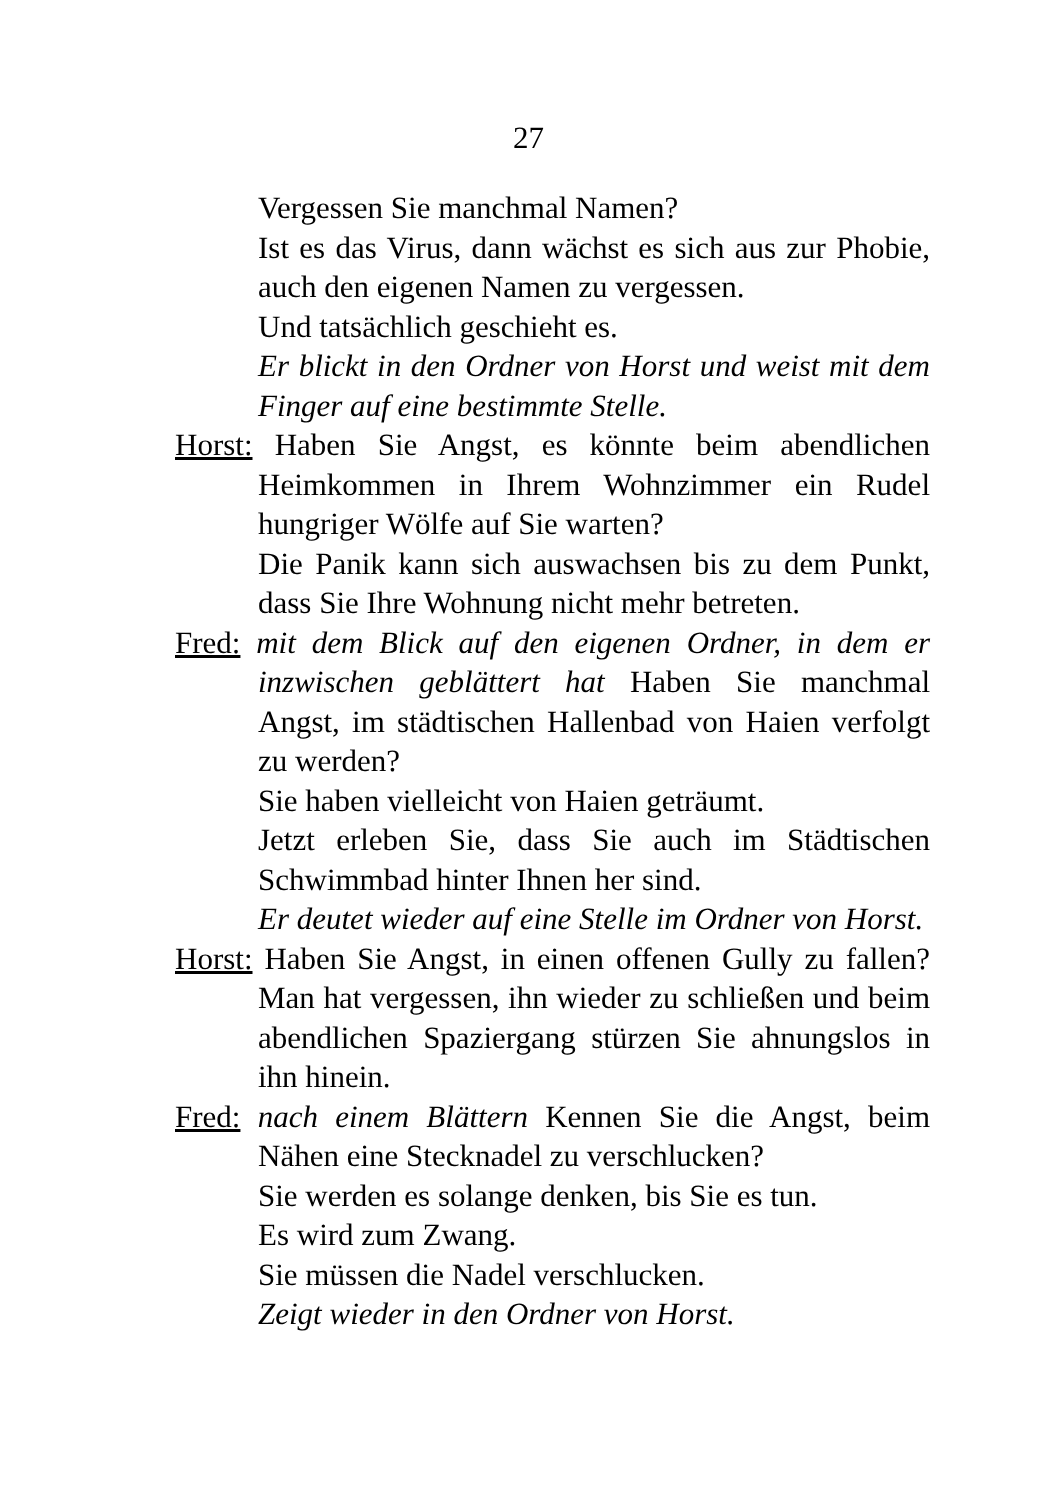27
Vergessen Sie manchmal Namen?
Ist es das Virus, dann wächst es sich aus zur Phobie, auch den eigenen Namen zu vergessen.
Und tatsächlich geschieht es.
Er blickt in den Ordner von Horst und weist mit dem Finger auf eine bestimmte Stelle.
Horst: Haben Sie Angst, es könnte beim abendlichen Heimkommen in Ihrem Wohnzimmer ein Rudel hungriger Wölfe auf Sie warten?
Die Panik kann sich auswachsen bis zu dem Punkt, dass Sie Ihre Wohnung nicht mehr betreten.
Fred: mit dem Blick auf den eigenen Ordner, in dem er inzwischen geblättert hat Haben Sie manchmal Angst, im städtischen Hallenbad von Haien verfolgt zu werden?
Sie haben vielleicht von Haien geträumt.
Jetzt erleben Sie, dass Sie auch im Städtischen Schwimmbad hinter Ihnen her sind.
Er deutet wieder auf eine Stelle im Ordner von Horst.
Horst: Haben Sie Angst, in einen offenen Gully zu fallen? Man hat vergessen, ihn wieder zu schließen und beim abendlichen Spaziergang stürzen Sie ahnungslos in ihn hinein.
Fred: nach einem Blättern Kennen Sie die Angst, beim Nähen eine Stecknadel zu verschlucken?
Sie werden es solange denken, bis Sie es tun.
Es wird zum Zwang.
Sie müssen die Nadel verschlucken.
Zeigt wieder in den Ordner von Horst.